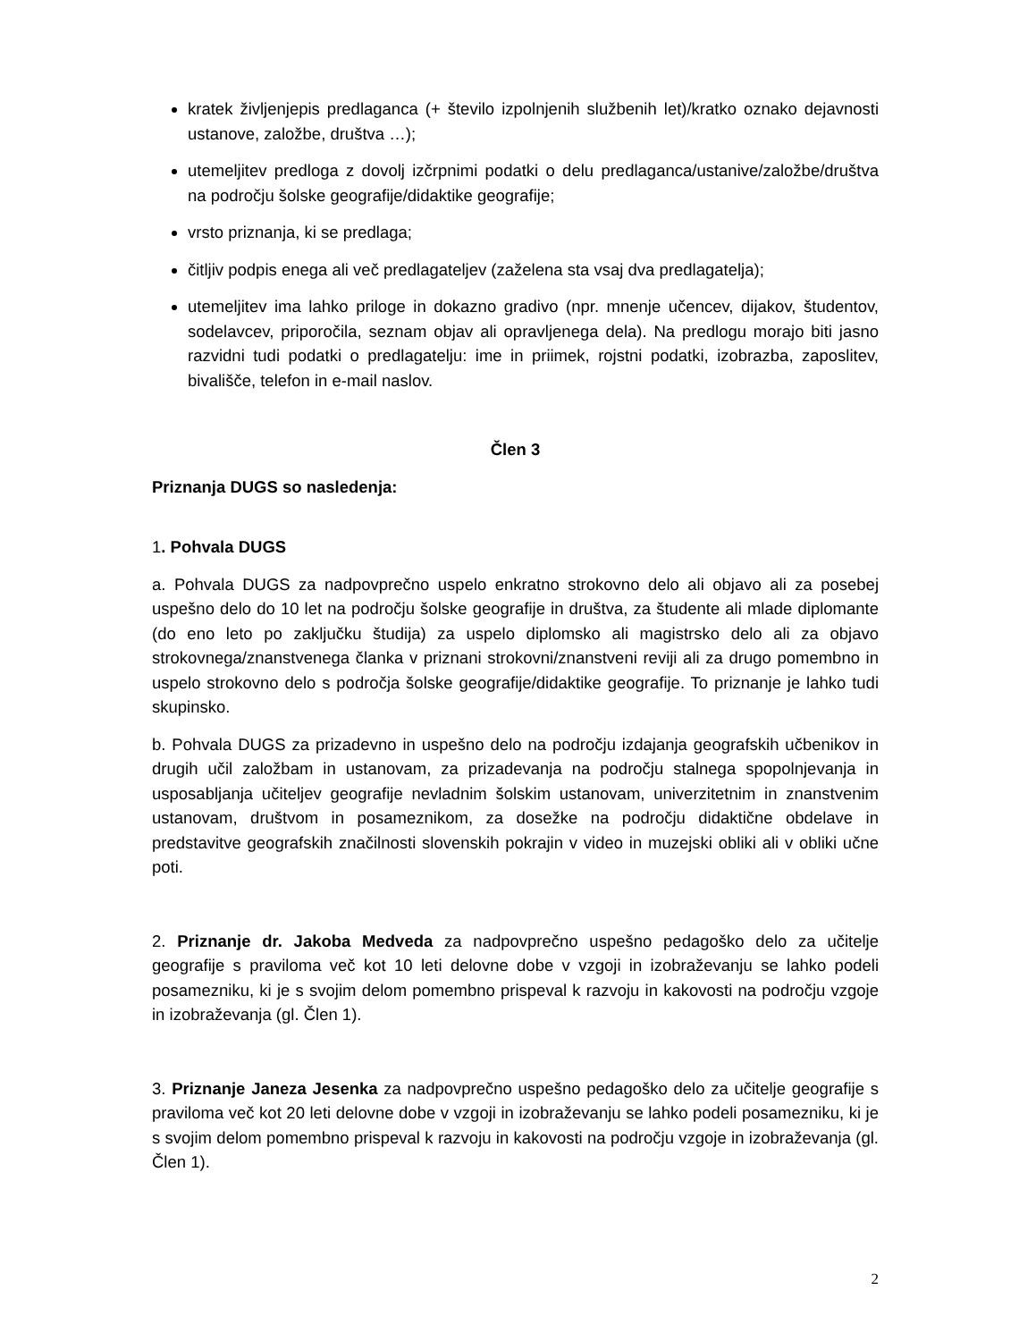kratek življenjepis predlaganca (+ število izpolnjenih službenih let)/kratko oznako dejavnosti ustanove, založbe, društva …);
utemeljitev predloga z dovolj izčrpnimi podatki o delu predlaganca/ustanive/založbe/društva na področju šolske geografije/didaktike geografije;
vrsto priznanja, ki se predlaga;
čitljiv podpis enega ali več predlagateljev (zaželena sta vsaj dva predlagatelja);
utemeljitev ima lahko priloge in dokazno gradivo (npr. mnenje učencev, dijakov, študentov, sodelavcev, priporočila, seznam objav ali opravljenega dela). Na predlogu morajo biti jasno razvidni tudi podatki o predlagatelju: ime in priimek, rojstni podatki, izobrazba, zaposlitev, bivališče, telefon in e-mail naslov.
Člen 3
Priznanja DUGS so nasledenja:
1. Pohvala DUGS
a. Pohvala DUGS za nadpovprečno uspelo enkratno strokovno delo ali objavo ali za posebej uspešno delo do 10 let na področju šolske geografije in društva, za študente ali mlade diplomante (do eno leto po zaključku študija) za uspelo diplomsko ali magistrsko delo ali za objavo strokovnega/znanstvenega članka v priznani strokovni/znanstveni reviji ali za drugo pomembno in uspelo strokovno delo s področja šolske geografije/didaktike geografije. To priznanje je lahko tudi skupinsko.
b. Pohvala DUGS za prizadevno in uspešno delo na področju izdajanja geografskih učbenikov in drugih učil založbam in ustanovam, za prizadevanja na področju stalnega spopolnjevanja in usposabljanja učiteljev geografije nevladnim šolskim ustanovam, univerzitetnim in znanstvenim ustanovam, društvom in posameznikom, za dosežke na področju didaktične obdelave in predstavitve geografskih značilnosti slovenskih pokrajin v video in muzejski obliki ali v obliki učne poti.
2. Priznanje dr. Jakoba Medveda za nadpovprečno uspešno pedagoško delo za učitelje geografije s praviloma več kot 10 leti delovne dobe v vzgoji in izobraževanju se lahko podeli posamezniku, ki je s svojim delom pomembno prispeval k razvoju in kakovosti na področju vzgoje in izobraževanja (gl. Člen 1).
3. Priznanje Janeza Jesenka za nadpovprečno uspešno pedagoško delo za učitelje geografije s praviloma več kot 20 leti delovne dobe v vzgoji in izobraževanju se lahko podeli posamezniku, ki je s svojim delom pomembno prispeval k razvoju in kakovosti na področju vzgoje in izobraževanja (gl. Člen 1).
2